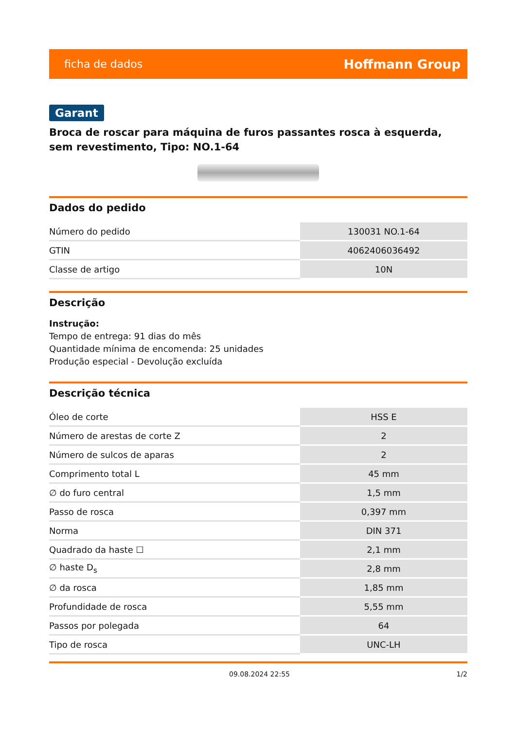ficha de dados Hoffmann Group
Garant
Broca de roscar para máquina de furos passantes rosca à esquerda, sem revestimento, Tipo: NO.1-64
Dados do pedido
| Número do pedido | 130031 NO.1-64 |
| GTIN | 4062406036492 |
| Classe de artigo | 10N |
Descrição
Instrução:
Tempo de entrega: 91 dias do mês
Quantidade mínima de encomenda: 25 unidades
Produção especial - Devolução excluída
Descrição técnica
| Óleo de corte | HSS E |
| Número de arestas de corte Z | 2 |
| Número de sulcos de aparas | 2 |
| Comprimento total L | 45 mm |
| ∅ do furo central | 1,5 mm |
| Passo de rosca | 0,397 mm |
| Norma | DIN 371 |
| Quadrado da haste ☐ | 2,1 mm |
| ∅ haste D<sub>s</sub> | 2,8 mm |
| ∅ da rosca | 1,85 mm |
| Profundidade de rosca | 5,55 mm |
| Passos por polegada | 64 |
| Tipo de rosca | UNC-LH |
09.08.2024 22:55 1/2